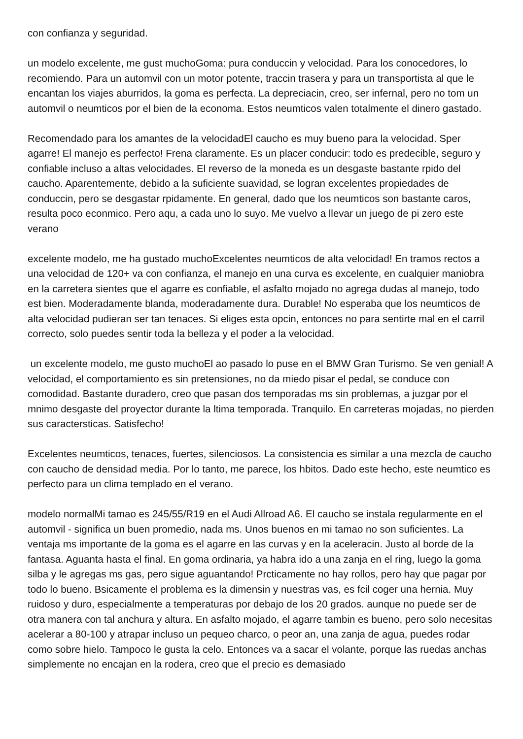con confianza y seguridad.
un modelo excelente, me gust muchoGoma: pura conduccin y velocidad. Para los conocedores, lo recomiendo. Para un automvil con un motor potente, traccin trasera y para un transportista al que le encantan los viajes aburridos, la goma es perfecta. La depreciacin, creo, ser infernal, pero no tom un automvil o neumticos por el bien de la economa. Estos neumticos valen totalmente el dinero gastado.
Recomendado para los amantes de la velocidadEl caucho es muy bueno para la velocidad. Sper agarre! El manejo es perfecto! Frena claramente. Es un placer conducir: todo es predecible, seguro y confiable incluso a altas velocidades. El reverso de la moneda es un desgaste bastante rpido del caucho. Aparentemente, debido a la suficiente suavidad, se logran excelentes propiedades de conduccin, pero se desgastar rpidamente. En general, dado que los neumticos son bastante caros, resulta poco econmico. Pero aqu, a cada uno lo suyo. Me vuelvo a llevar un juego de pi zero este verano
excelente modelo, me ha gustado muchoExcelentes neumticos de alta velocidad! En tramos rectos a una velocidad de 120+ va con confianza, el manejo en una curva es excelente, en cualquier maniobra en la carretera sientes que el agarre es confiable, el asfalto mojado no agrega dudas al manejo, todo est bien. Moderadamente blanda, moderadamente dura. Durable! No esperaba que los neumticos de alta velocidad pudieran ser tan tenaces. Si eliges esta opcin, entonces no para sentirte mal en el carril correcto, solo puedes sentir toda la belleza y el poder a la velocidad.
un excelente modelo, me gusto muchoEl ao pasado lo puse en el BMW Gran Turismo. Se ven genial! A velocidad, el comportamiento es sin pretensiones, no da miedo pisar el pedal, se conduce con comodidad. Bastante duradero, creo que pasan dos temporadas ms sin problemas, a juzgar por el mnimo desgaste del proyector durante la ltima temporada. Tranquilo. En carreteras mojadas, no pierden sus caractersticas. Satisfecho!
Excelentes neumticos, tenaces, fuertes, silenciosos. La consistencia es similar a una mezcla de caucho con caucho de densidad media. Por lo tanto, me parece, los hbitos. Dado este hecho, este neumtico es perfecto para un clima templado en el verano.
modelo normalMi tamao es 245/55/R19 en el Audi Allroad A6. El caucho se instala regularmente en el automvil - significa un buen promedio, nada ms. Unos buenos en mi tamao no son suficientes. La ventaja ms importante de la goma es el agarre en las curvas y en la aceleracin. Justo al borde de la fantasa. Aguanta hasta el final. En goma ordinaria, ya habra ido a una zanja en el ring, luego la goma silba y le agregas ms gas, pero sigue aguantando! Prcticamente no hay rollos, pero hay que pagar por todo lo bueno. Bsicamente el problema es la dimensin y nuestras vas, es fcil coger una hernia. Muy ruidoso y duro, especialmente a temperaturas por debajo de los 20 grados. aunque no puede ser de otra manera con tal anchura y altura. En asfalto mojado, el agarre tambin es bueno, pero solo necesitas acelerar a 80-100 y atrapar incluso un pequeo charco, o peor an, una zanja de agua, puedes rodar como sobre hielo. Tampoco le gusta la celo. Entonces va a sacar el volante, porque las ruedas anchas simplemente no encajan en la rodera, creo que el precio es demasiado